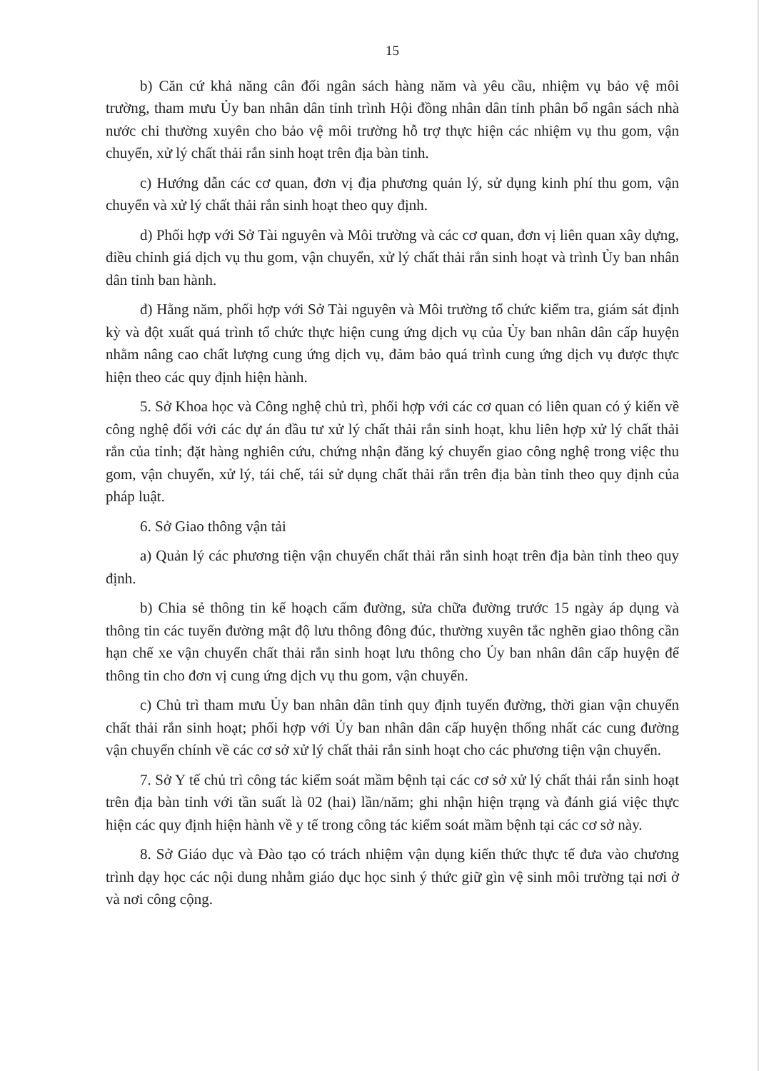15
b) Căn cứ khả năng cân đối ngân sách hàng năm và yêu cầu, nhiệm vụ bảo vệ môi trường, tham mưu Ủy ban nhân dân tỉnh trình Hội đồng nhân dân tỉnh phân bổ ngân sách nhà nước chi thường xuyên cho bảo vệ môi trường hỗ trợ thực hiện các nhiệm vụ thu gom, vận chuyển, xử lý chất thải rắn sinh hoạt trên địa bàn tỉnh.
c) Hướng dẫn các cơ quan, đơn vị địa phương quản lý, sử dụng kinh phí thu gom, vận chuyển và xử lý chất thải rắn sinh hoạt theo quy định.
d) Phối hợp với Sở Tài nguyên và Môi trường và các cơ quan, đơn vị liên quan xây dựng, điều chỉnh giá dịch vụ thu gom, vận chuyển, xử lý chất thải rắn sinh hoạt và trình Ủy ban nhân dân tỉnh ban hành.
đ) Hằng năm, phối hợp với Sở Tài nguyên và Môi trường tổ chức kiểm tra, giám sát định kỳ và đột xuất quá trình tổ chức thực hiện cung ứng dịch vụ của Ủy ban nhân dân cấp huyện nhằm nâng cao chất lượng cung ứng dịch vụ, đảm bảo quá trình cung ứng dịch vụ được thực hiện theo các quy định hiện hành.
5. Sở Khoa học và Công nghệ chủ trì, phối hợp với các cơ quan có liên quan có ý kiến về công nghệ đối với các dự án đầu tư xử lý chất thải rắn sinh hoạt, khu liên hợp xử lý chất thải rắn của tỉnh; đặt hàng nghiên cứu, chứng nhận đăng ký chuyển giao công nghệ trong việc thu gom, vận chuyển, xử lý, tái chế, tái sử dụng chất thải rắn trên địa bàn tỉnh theo quy định của pháp luật.
6. Sở Giao thông vận tải
a) Quản lý các phương tiện vận chuyển chất thải rắn sinh hoạt trên địa bàn tỉnh theo quy định.
b) Chia sẻ thông tin kế hoạch cấm đường, sửa chữa đường trước 15 ngày áp dụng và thông tin các tuyến đường mật độ lưu thông đông đúc, thường xuyên tắc nghẽn giao thông cần hạn chế xe vận chuyển chất thải rắn sinh hoạt lưu thông cho Ủy ban nhân dân cấp huyện để thông tin cho đơn vị cung ứng dịch vụ thu gom, vận chuyển.
c) Chủ trì tham mưu Ủy ban nhân dân tỉnh quy định tuyến đường, thời gian vận chuyển chất thải rắn sinh hoạt; phối hợp với Ủy ban nhân dân cấp huyện thống nhất các cung đường vận chuyển chính về các cơ sở xử lý chất thải rắn sinh hoạt cho các phương tiện vận chuyển.
7. Sở Y tế chủ trì công tác kiểm soát mầm bệnh tại các cơ sở xử lý chất thải rắn sinh hoạt trên địa bàn tỉnh với tần suất là 02 (hai) lần/năm; ghi nhận hiện trạng và đánh giá việc thực hiện các quy định hiện hành về y tế trong công tác kiểm soát mầm bệnh tại các cơ sở này.
8. Sở Giáo dục và Đào tạo có trách nhiệm vận dụng kiến thức thực tế đưa vào chương trình dạy học các nội dung nhằm giáo dục học sinh ý thức giữ gìn vệ sinh môi trường tại nơi ở và nơi công cộng.